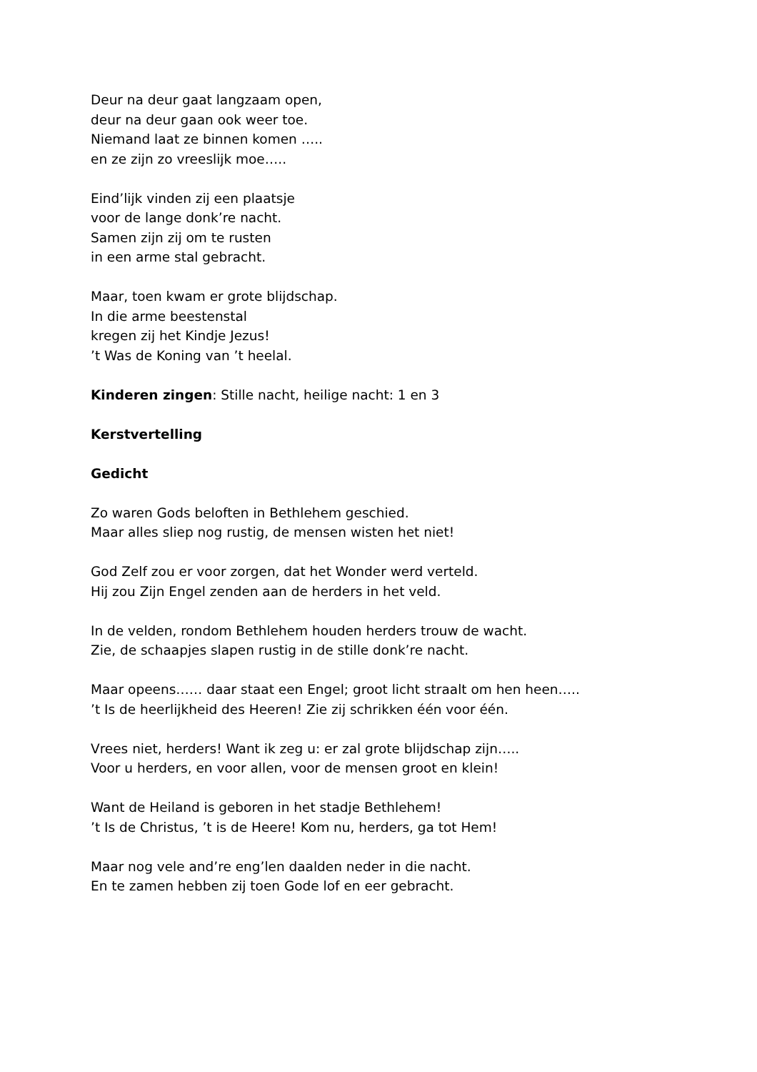Deur na deur gaat langzaam open,
deur na deur gaan ook weer toe.
Niemand laat ze binnen komen …..
en ze zijn zo vreeslijk moe…..
Eind’lijk vinden zij een plaatsje
voor de lange donk’re nacht.
Samen zijn zij om te rusten
in een arme stal gebracht.
Maar, toen kwam er grote blijdschap.
In die arme beestenstal
kregen zij het Kindje Jezus!
’t Was de Koning van ’t heelal.
Kinderen zingen: Stille nacht, heilige nacht: 1 en 3
Kerstvertelling
Gedicht
Zo waren Gods beloften in Bethlehem geschied.
Maar alles sliep nog rustig, de mensen wisten het niet!
God Zelf zou er voor zorgen, dat het Wonder werd verteld.
Hij zou Zijn Engel zenden aan de herders in het veld.
In de velden, rondom Bethlehem houden herders trouw de wacht.
Zie, de schaapjes slapen rustig in de stille donk’re nacht.
Maar opeens…… daar staat een Engel; groot licht straalt om hen heen…..
’t Is de heerlijkheid des Heeren! Zie zij schrikken één voor één.
Vrees niet, herders! Want ik zeg u: er zal grote blijdschap zijn…..
Voor u herders, en voor allen, voor de mensen groot en klein!
Want de Heiland is geboren in het stadje Bethlehem!
’t Is de Christus, ’t is de Heere! Kom nu, herders, ga tot Hem!
Maar nog vele and’re eng’len daalden neder in die nacht.
En te zamen hebben zij toen Gode lof en eer gebracht.